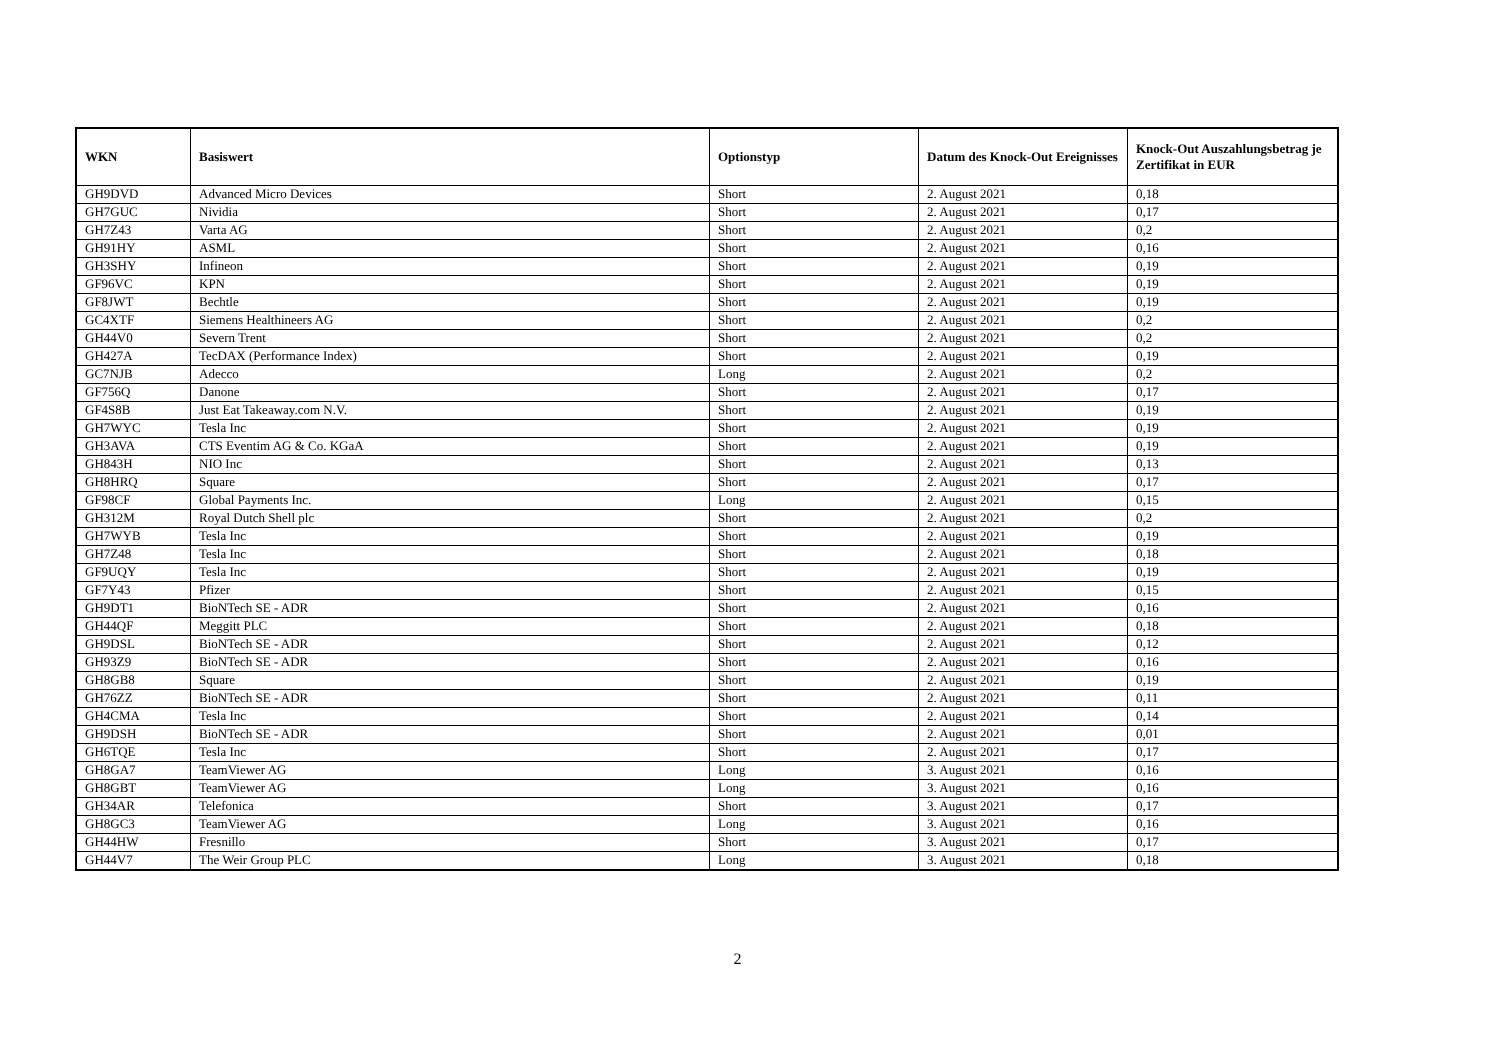| WKN | Basiswert | Optionstyp | Datum des Knock-Out Ereignisses | Knock-Out Auszahlungsbetrag je Zertifikat in EUR |
| --- | --- | --- | --- | --- |
| GH9DVD | Advanced Micro Devices | Short | 2. August 2021 | 0,18 |
| GH7GUC | Nividia | Short | 2. August 2021 | 0,17 |
| GH7Z43 | Varta AG | Short | 2. August 2021 | 0,2 |
| GH91HY | ASML | Short | 2. August 2021 | 0,16 |
| GH3SHY | Infineon | Short | 2. August 2021 | 0,19 |
| GF96VC | KPN | Short | 2. August 2021 | 0,19 |
| GF8JWT | Bechtle | Short | 2. August 2021 | 0,19 |
| GC4XTF | Siemens Healthineers AG | Short | 2. August 2021 | 0,2 |
| GH44V0 | Severn Trent | Short | 2. August 2021 | 0,2 |
| GH427A | TecDAX (Performance Index) | Short | 2. August 2021 | 0,19 |
| GC7NJB | Adecco | Long | 2. August 2021 | 0,2 |
| GF756Q | Danone | Short | 2. August 2021 | 0,17 |
| GF4S8B | Just Eat Takeaway.com N.V. | Short | 2. August 2021 | 0,19 |
| GH7WYC | Tesla Inc | Short | 2. August 2021 | 0,19 |
| GH3AVA | CTS Eventim AG & Co. KGaA | Short | 2. August 2021 | 0,19 |
| GH843H | NIO Inc | Short | 2. August 2021 | 0,13 |
| GH8HRQ | Square | Short | 2. August 2021 | 0,17 |
| GF98CF | Global Payments Inc. | Long | 2. August 2021 | 0,15 |
| GH312M | Royal Dutch Shell plc | Short | 2. August 2021 | 0,2 |
| GH7WYB | Tesla Inc | Short | 2. August 2021 | 0,19 |
| GH7Z48 | Tesla Inc | Short | 2. August 2021 | 0,18 |
| GF9UQY | Tesla Inc | Short | 2. August 2021 | 0,19 |
| GF7Y43 | Pfizer | Short | 2. August 2021 | 0,15 |
| GH9DT1 | BioNTech SE - ADR | Short | 2. August 2021 | 0,16 |
| GH44QF | Meggitt PLC | Short | 2. August 2021 | 0,18 |
| GH9DSL | BioNTech SE - ADR | Short | 2. August 2021 | 0,12 |
| GH93Z9 | BioNTech SE - ADR | Short | 2. August 2021 | 0,16 |
| GH8GB8 | Square | Short | 2. August 2021 | 0,19 |
| GH76ZZ | BioNTech SE - ADR | Short | 2. August 2021 | 0,11 |
| GH4CMA | Tesla Inc | Short | 2. August 2021 | 0,14 |
| GH9DSH | BioNTech SE - ADR | Short | 2. August 2021 | 0,01 |
| GH6TQE | Tesla Inc | Short | 2. August 2021 | 0,17 |
| GH8GA7 | TeamViewer AG | Long | 3. August 2021 | 0,16 |
| GH8GBT | TeamViewer AG | Long | 3. August 2021 | 0,16 |
| GH34AR | Telefonica | Short | 3. August 2021 | 0,17 |
| GH8GC3 | TeamViewer AG | Long | 3. August 2021 | 0,16 |
| GH44HW | Fresnillo | Short | 3. August 2021 | 0,17 |
| GH44V7 | The Weir Group PLC | Long | 3. August 2021 | 0,18 |
2